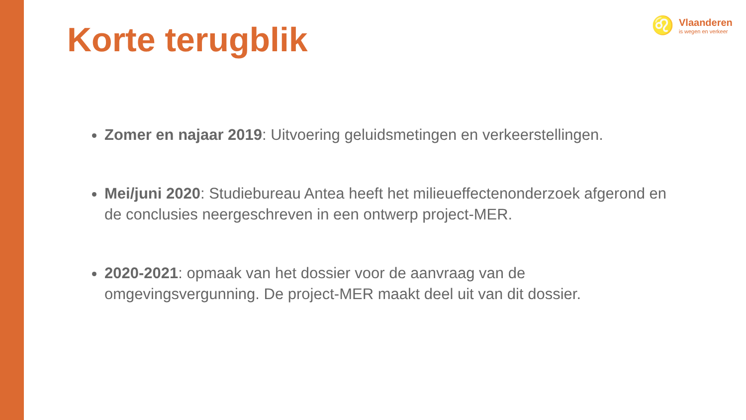Korte terugblik
♌
Vlaanderen
is wegen en verkeer
Zomer en najaar 2019: Uitvoering geluidsmetingen en verkeerstellingen.
Mei/juni 2020: Studiebureau Antea heeft het milieueffectenonderzoek afgerond en de conclusies neergeschreven in een ontwerp project-MER.
2020-2021: opmaak van het dossier voor de aanvraag van de omgevingsvergunning. De project-MER maakt deel uit van dit dossier.